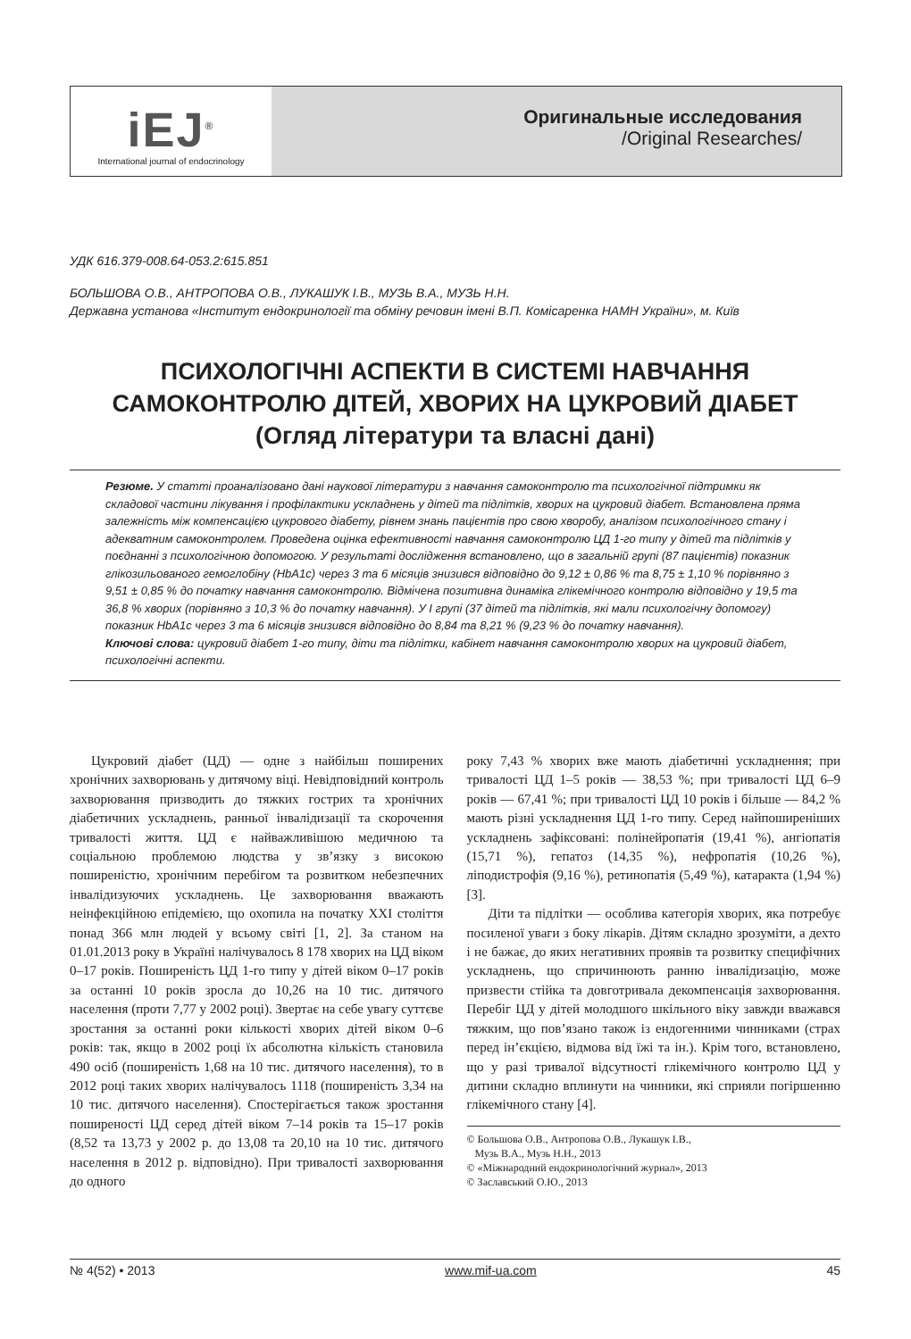iEJ<sup>®</sup>
International journal of endocrinology
Оригинальные исследования
/Original Researches/
УДК 616.379-008.64-053.2:615.851
БОЛЬШОВА О.В., АНТРОПОВА О.В., ЛУКАШУК І.В., МУЗЬ В.А., МУЗЬ Н.Н.
Державна установа «Інститут ендокринології та обміну речовин імені В.П. Комісаренка НАМН України», м. Київ
ПСИХОЛОГІЧНІ АСПЕКТИ В СИСТЕМІ НАВЧАННЯ
САМОКОНТРОЛЮ ДІТЕЙ, ХВОРИХ НА ЦУКРОВИЙ ДІАБЕТ
(Огляд літератури та власні дані)
Резюме. У статті проаналізовано дані наукової літератури з навчання самоконтролю та психологічної підтримки як складової частини лікування і профілактики ускладнень у дітей та підлітків, хворих на цукровий діабет. Встановлена пряма залежність між компенсацією цукрового діабету, рівнем знань пацієнтів про свою хворобу, аналізом психологічного стану і адекватним самоконтролем. Проведена оцінка ефективності навчання самоконтролю ЦД 1-го типу у дітей та підлітків у поєднанні з психологічною допомогою. У результаті дослідження встановлено, що в загальній групі (87 пацієнтів) показник глікозильованого гемоглобіну (HbA1c) через 3 та 6 місяців знизився відповідно до 9,12 ± 0,86 % та 8,75 ± 1,10 % порівняно з 9,51 ± 0,85 % до початку навчання самоконтролю. Відмічена позитивна динаміка глікемічного контролю відповідно у 19,5 та 36,8 % хворих (порівняно з 10,3 % до початку навчання). У І групі (37 дітей та підлітків, які мали психологічну допомогу) показник HbA1c через 3 та 6 місяців знизився відповідно до 8,84 та 8,21 % (9,23 % до початку навчання).
Ключові слова: цукровий діабет 1-го типу, діти та підлітки, кабінет навчання самоконтролю хворих на цукровий діабет, психологічні аспекти.
Цукровий діабет (ЦД) — одне з найбільш поширених хронічних захворювань у дитячому віці. Невідповідний контроль захворювання призводить до тяжких гострих та хронічних діабетичних ускладнень, ранньої інвалідизації та скорочення тривалості життя. ЦД є найважливішою медичною та соціальною проблемою людства у зв’язку з високою поширеністю, хронічним перебігом та розвитком небезпечних інвалідизуючих ускладнень. Це захворювання вважають неінфекційною епідемією, що охопила на початку XXI століття понад 366 млн людей у всьому світі [1, 2]. За станом на 01.01.2013 року в Україні налічувалось 8 178 хворих на ЦД віком 0–17 років. Поширеність ЦД 1-го типу у дітей віком 0–17 років за останні 10 років зросла до 10,26 на 10 тис. дитячого населення (проти 7,77 у 2002 році). Звертає на себе увагу суттєве зростання за останні роки кількості хворих дітей віком 0–6 років: так, якщо в 2002 році їх абсолютна кількість становила 490 осіб (поширеність 1,68 на 10 тис. дитячого населення), то в 2012 році таких хворих налічувалось 1118 (поширеність 3,34 на 10 тис. дитячого населення). Спостерігається також зростання поширеності ЦД серед дітей віком 7–14 років та 15–17 років (8,52 та 13,73 у 2002 р. до 13,08 та 20,10 на 10 тис. дитячого населення в 2012 р. відповідно). При тривалості захворювання до одного
року 7,43 % хворих вже мають діабетичні ускладнення; при тривалості ЦД 1–5 років — 38,53 %; при тривалості ЦД 6–9 років — 67,41 %; при тривалості ЦД 10 років і більше — 84,2 % мають різні ускладнення ЦД 1-го типу. Серед найпоширеніших ускладнень зафіксовані: полінейропатія (19,41 %), ангіопатія (15,71 %), гепатоз (14,35 %), нефропатія (10,26 %), ліподистрофія (9,16 %), ретинопатія (5,49 %), катаракта (1,94 %) [3].
Діти та підлітки — особлива категорія хворих, яка потребує посиленої уваги з боку лікарів. Дітям складно зрозуміти, а дехто і не бажає, до яких негативних проявів та розвитку специфічних ускладнень, що спричинюють ранню інвалідизацію, може призвести стійка та довготривала декомпенсація захворювання. Перебіг ЦД у дітей молодшого шкільного віку завжди вважався тяжким, що пов’язано також із ендогенними чинниками (страх перед ін’єкцією, відмова від їжі та ін.). Крім того, встановлено, що у разі тривалої відсутності глікемічного контролю ЦД у дитини складно вплинути на чинники, які сприяли погіршенню глікемічного стану [4].
© Большова О.В., Антропова О.В., Лукашук І.В.,
Музь В.А., Музь Н.Н., 2013
© «Міжнародний ендокринологічний журнал», 2013
© Заславський О.Ю., 2013
№ 4(52) • 2013 www.mif-ua.com 45